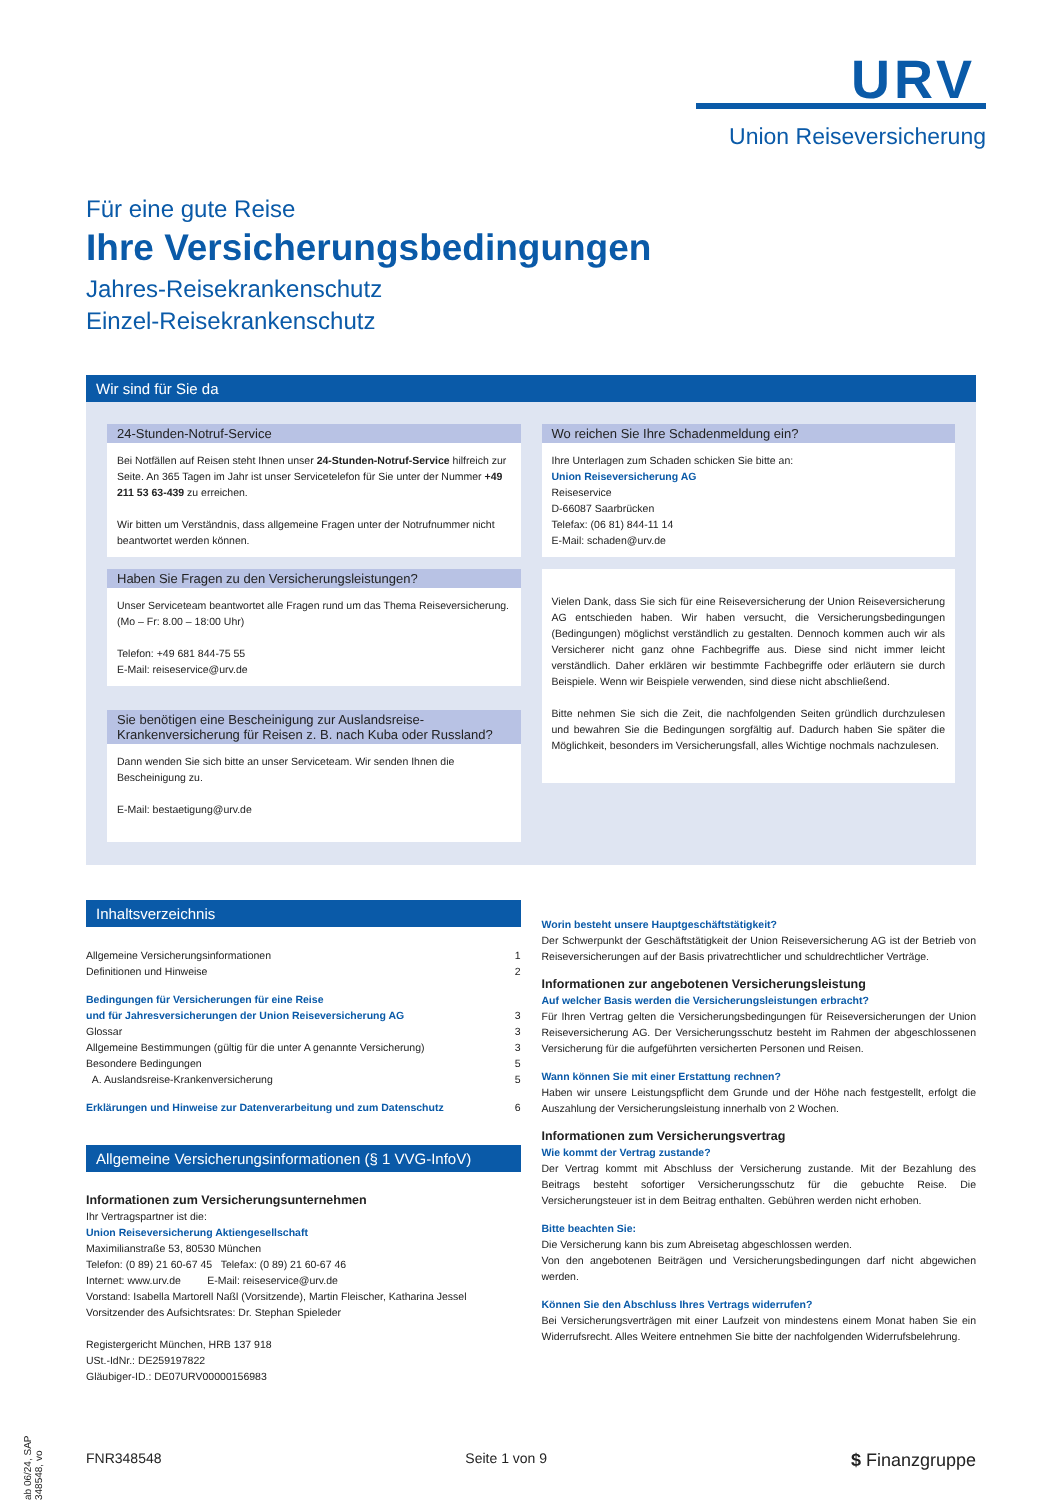URV
Union Reiseversicherung
Für eine gute Reise
Ihre Versicherungsbedingungen
Jahres-Reisekrankenschutz
Einzel-Reisekrankenschutz
Wir sind für Sie da
24-Stunden-Notruf-Service
Bei Notfällen auf Reisen steht Ihnen unser 24-Stunden-Notruf-Service hilfreich zur Seite. An 365 Tagen im Jahr ist unser Servicetelefon für Sie unter der Nummer +49 211 53 63-439 zu erreichen.
Wir bitten um Verständnis, dass allgemeine Fragen unter der Notrufnummer nicht beantwortet werden können.
Haben Sie Fragen zu den Versicherungsleistungen?
Unser Serviceteam beantwortet alle Fragen rund um das Thema Reiseversicherung. (Mo – Fr: 8.00 – 18:00 Uhr)
Telefon: +49 681 844-75 55
E-Mail: reiseservice@urv.de
Sie benötigen eine Bescheinigung zur Auslandsreise-Krankenversicherung für Reisen z. B. nach Kuba oder Russland?
Dann wenden Sie sich bitte an unser Serviceteam. Wir senden Ihnen die Bescheinigung zu.
E-Mail: bestaetigung@urv.de
Wo reichen Sie Ihre Schadenmeldung ein?
Ihre Unterlagen zum Schaden schicken Sie bitte an:
Union Reiseversicherung AG
Reiseservice
D-66087 Saarbrücken
Telefax: (06 81) 844-11 14
E-Mail: schaden@urv.de
Vielen Dank, dass Sie sich für eine Reiseversicherung der Union Reiseversicherung AG entschieden haben. Wir haben versucht, die Versicherungsbedingungen (Bedingungen) möglichst verständlich zu gestalten. Dennoch kommen auch wir als Versicherer nicht ganz ohne Fachbegriffe aus. Diese sind nicht immer leicht verständlich. Daher erklären wir bestimmte Fachbegriffe oder erläutern sie durch Beispiele. Wenn wir Beispiele verwenden, sind diese nicht abschließend.
Bitte nehmen Sie sich die Zeit, die nachfolgenden Seiten gründlich durchzulesen und bewahren Sie die Bedingungen sorgfältig auf. Dadurch haben Sie später die Möglichkeit, besonders im Versicherungsfall, alles Wichtige nochmals nachzulesen.
Inhaltsverzeichnis
Allgemeine Versicherungsinformationen 1
Definitionen und Hinweise 2
Bedingungen für Versicherungen für eine Reise
und für Jahresversicherungen der Union Reiseversicherung AG 3
Glossar 3
Allgemeine Bestimmungen (gültig für die unter A genannte Versicherung) 3
Besondere Bedingungen 5
A. Auslandsreise-Krankenversicherung 5
Erklärungen und Hinweise zur Datenverarbeitung und zum Datenschutz 6
Allgemeine Versicherungsinformationen (§ 1 VVG-InfoV)
Informationen zum Versicherungsunternehmen
Ihr Vertragspartner ist die:
Union Reiseversicherung Aktiengesellschaft
Maximilianstraße 53, 80530 München
Telefon: (0 89) 21 60-67 45 Telefax: (0 89) 21 60-67 46
Internet: www.urv.de E-Mail: reiseservice@urv.de
Vorstand: Isabella Martorell Naßl (Vorsitzende), Martin Fleischer, Katharina Jessel
Vorsitzender des Aufsichtsrates: Dr. Stephan Spieleder
Registergericht München, HRB 137 918
USt.-IdNr.: DE259197822
Gläubiger-ID.: DE07URV00000156983
Worin besteht unsere Hauptgeschäftstätigkeit?
Der Schwerpunkt der Geschäftstätigkeit der Union Reiseversicherung AG ist der Betrieb von Reiseversicherungen auf der Basis privatrechtlicher und schuldrechtlicher Verträge.
Informationen zur angebotenen Versicherungsleistung
Auf welcher Basis werden die Versicherungsleistungen erbracht?
Für Ihren Vertrag gelten die Versicherungsbedingungen für Reiseversicherungen der Union Reiseversicherung AG. Der Versicherungsschutz besteht im Rahmen der abgeschlossenen Versicherung für die aufgeführten versicherten Personen und Reisen.
Wann können Sie mit einer Erstattung rechnen?
Haben wir unsere Leistungspflicht dem Grunde und der Höhe nach festgestellt, erfolgt die Auszahlung der Versicherungsleistung innerhalb von 2 Wochen.
Informationen zum Versicherungsvertrag
Wie kommt der Vertrag zustande?
Der Vertrag kommt mit Abschluss der Versicherung zustande. Mit der Bezahlung des Beitrags besteht sofortiger Versicherungsschutz für die gebuchte Reise. Die Versicherungsteuer ist in dem Beitrag enthalten. Gebühren werden nicht erhoben.
Bitte beachten Sie:
Die Versicherung kann bis zum Abreisetag abgeschlossen werden.
Von den angebotenen Beiträgen und Versicherungsbedingungen darf nicht abgewichen werden.
Können Sie den Abschluss Ihres Vertrags widerrufen?
Bei Versicherungsverträgen mit einer Laufzeit von mindestens einem Monat haben Sie ein Widerrufsrecht. Alles Weitere entnehmen Sie bitte der nachfolgenden Widerrufsbelehrung.
ab 06/24, SAP 348548, vo
FNR348548 Seite 1 von 9 $ Finanzgruppe